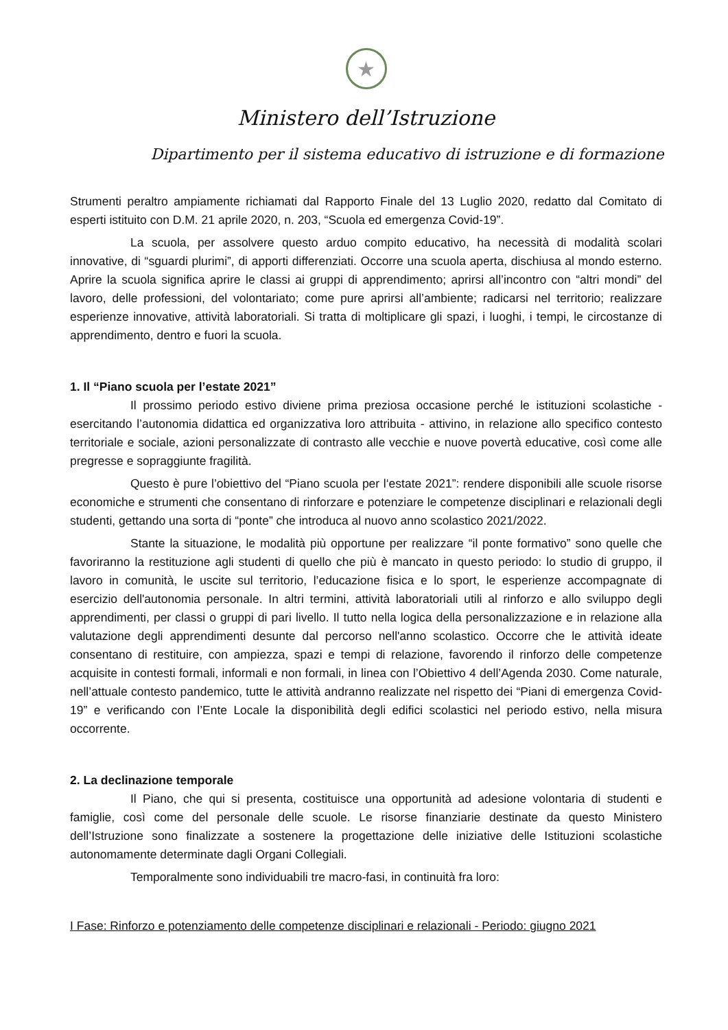★
Ministero dell’Istruzione
Dipartimento per il sistema educativo di istruzione e di formazione
Strumenti peraltro ampiamente richiamati dal Rapporto Finale del 13 Luglio 2020, redatto dal Comitato di esperti istituito con D.M. 21 aprile 2020, n. 203, “Scuola ed emergenza Covid-19”.
La scuola, per assolvere questo arduo compito educativo, ha necessità di modalità scolari innovative, di “sguardi plurimi”, di apporti differenziati. Occorre una scuola aperta, dischiusa al mondo esterno. Aprire la scuola significa aprire le classi ai gruppi di apprendimento; aprirsi all’incontro con “altri mondi” del lavoro, delle professioni, del volontariato; come pure aprirsi all’ambiente; radicarsi nel territorio; realizzare esperienze innovative, attività laboratoriali. Si tratta di moltiplicare gli spazi, i luoghi, i tempi, le circostanze di apprendimento, dentro e fuori la scuola.
1. Il “Piano scuola per l’estate 2021”
Il prossimo periodo estivo diviene prima preziosa occasione perché le istituzioni scolastiche - esercitando l’autonomia didattica ed organizzativa loro attribuita - attivino, in relazione allo specifico contesto territoriale e sociale, azioni personalizzate di contrasto alle vecchie e nuove povertà educative, così come alle pregresse e sopraggiunte fragilità.
Questo è pure l’obiettivo del “Piano scuola per l‘estate 2021”: rendere disponibili alle scuole risorse economiche e strumenti che consentano di rinforzare e potenziare le competenze disciplinari e relazionali degli studenti, gettando una sorta di “ponte” che introduca al nuovo anno scolastico 2021/2022.
Stante la situazione, le modalità più opportune per realizzare “il ponte formativo” sono quelle che favoriranno la restituzione agli studenti di quello che più è mancato in questo periodo: lo studio di gruppo, il lavoro in comunità, le uscite sul territorio, l’educazione fisica e lo sport, le esperienze accompagnate di esercizio dell'autonomia personale. In altri termini, attività laboratoriali utili al rinforzo e allo sviluppo degli apprendimenti, per classi o gruppi di pari livello. Il tutto nella logica della personalizzazione e in relazione alla valutazione degli apprendimenti desunte dal percorso nell'anno scolastico. Occorre che le attività ideate consentano di restituire, con ampiezza, spazi e tempi di relazione, favorendo il rinforzo delle competenze acquisite in contesti formali, informali e non formali, in linea con l’Obiettivo 4 dell’Agenda 2030. Come naturale, nell’attuale contesto pandemico, tutte le attività andranno realizzate nel rispetto dei “Piani di emergenza Covid-19” e verificando con l’Ente Locale la disponibilità degli edifici scolastici nel periodo estivo, nella misura occorrente.
2. La declinazione temporale
Il Piano, che qui si presenta, costituisce una opportunità ad adesione volontaria di studenti e famiglie, così come del personale delle scuole. Le risorse finanziarie destinate da questo Ministero dell’Istruzione sono finalizzate a sostenere la progettazione delle iniziative delle Istituzioni scolastiche autonomamente determinate dagli Organi Collegiali.
Temporalmente sono individuabili tre macro-fasi, in continuità fra loro:
I Fase: Rinforzo e potenziamento delle competenze disciplinari e relazionali - Periodo: giugno 2021